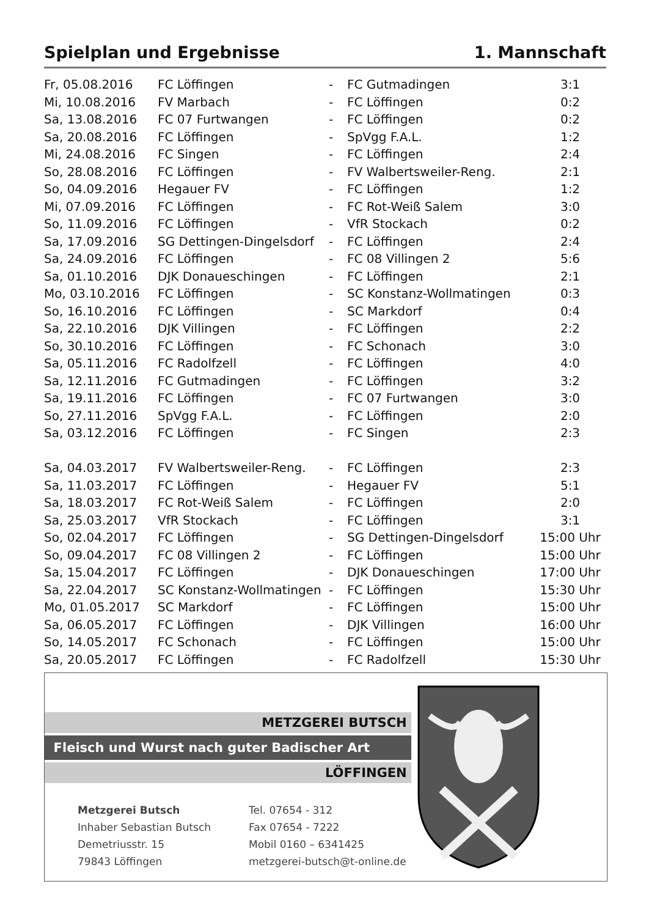Spielplan und Ergebnisse 1. Mannschaft
| Fr, 05.08.2016 | FC Löffingen | - | FC Gutmadingen | 3:1 |
| Mi, 10.08.2016 | FV Marbach | - | FC Löffingen | 0:2 |
| Sa, 13.08.2016 | FC 07 Furtwangen | - | FC Löffingen | 0:2 |
| Sa, 20.08.2016 | FC Löffingen | - | SpVgg F.A.L. | 1:2 |
| Mi, 24.08.2016 | FC Singen | - | FC Löffingen | 2:4 |
| So, 28.08.2016 | FC Löffingen | - | FV Walbertsweiler-Reng. | 2:1 |
| So, 04.09.2016 | Hegauer FV | - | FC Löffingen | 1:2 |
| Mi, 07.09.2016 | FC Löffingen | - | FC Rot-Weiß Salem | 3:0 |
| So, 11.09.2016 | FC Löffingen | - | VfR Stockach | 0:2 |
| Sa, 17.09.2016 | SG Dettingen-Dingelsdorf | - | FC Löffingen | 2:4 |
| Sa, 24.09.2016 | FC Löffingen | - | FC 08 Villingen 2 | 5:6 |
| Sa, 01.10.2016 | DJK Donaueschingen | - | FC Löffingen | 2:1 |
| Mo, 03.10.2016 | FC Löffingen | - | SC Konstanz-Wollmatingen | 0:3 |
| So, 16.10.2016 | FC Löffingen | - | SC Markdorf | 0:4 |
| Sa, 22.10.2016 | DJK Villingen | - | FC Löffingen | 2:2 |
| So, 30.10.2016 | FC Löffingen | - | FC Schonach | 3:0 |
| Sa, 05.11.2016 | FC Radolfzell | - | FC Löffingen | 4:0 |
| Sa, 12.11.2016 | FC Gutmadingen | - | FC Löffingen | 3:2 |
| Sa, 19.11.2016 | FC Löffingen | - | FC 07 Furtwangen | 3:0 |
| So, 27.11.2016 | SpVgg F.A.L. | - | FC Löffingen | 2:0 |
| Sa, 03.12.2016 | FC Löffingen | - | FC Singen | 2:3 |
| Sa, 04.03.2017 | FV Walbertsweiler-Reng. | - | FC Löffingen | 2:3 |
| Sa, 11.03.2017 | FC Löffingen | - | Hegauer FV | 5:1 |
| Sa, 18.03.2017 | FC Rot-Weiß Salem | - | FC Löffingen | 2:0 |
| Sa, 25.03.2017 | VfR Stockach | - | FC Löffingen | 3:1 |
| So, 02.04.2017 | FC Löffingen | - | SG Dettingen-Dingelsdorf | 15:00 Uhr |
| So, 09.04.2017 | FC 08 Villingen 2 | - | FC Löffingen | 15:00 Uhr |
| Sa, 15.04.2017 | FC Löffingen | - | DJK Donaueschingen | 17:00 Uhr |
| Sa, 22.04.2017 | SC Konstanz-Wollmatingen | - | FC Löffingen | 15:30 Uhr |
| Mo, 01.05.2017 | SC Markdorf | - | FC Löffingen | 15:00 Uhr |
| Sa, 06.05.2017 | FC Löffingen | - | DJK Villingen | 16:00 Uhr |
| So, 14.05.2017 | FC Schonach | - | FC Löffingen | 15:00 Uhr |
| Sa, 20.05.2017 | FC Löffingen | - | FC Radolfzell | 15:30 Uhr |
METZGEREI BUTSCH
Fleisch und Wurst nach guter Badischer Art
LÖFFINGEN
Metzgerei Butsch
Inhaber Sebastian Butsch
Demetriusstr. 15
79843 Löffingen
Tel. 07654 - 312
Fax 07654 - 7222
Mobil 0160 – 6341425
metzgerei-butsch@t-online.de